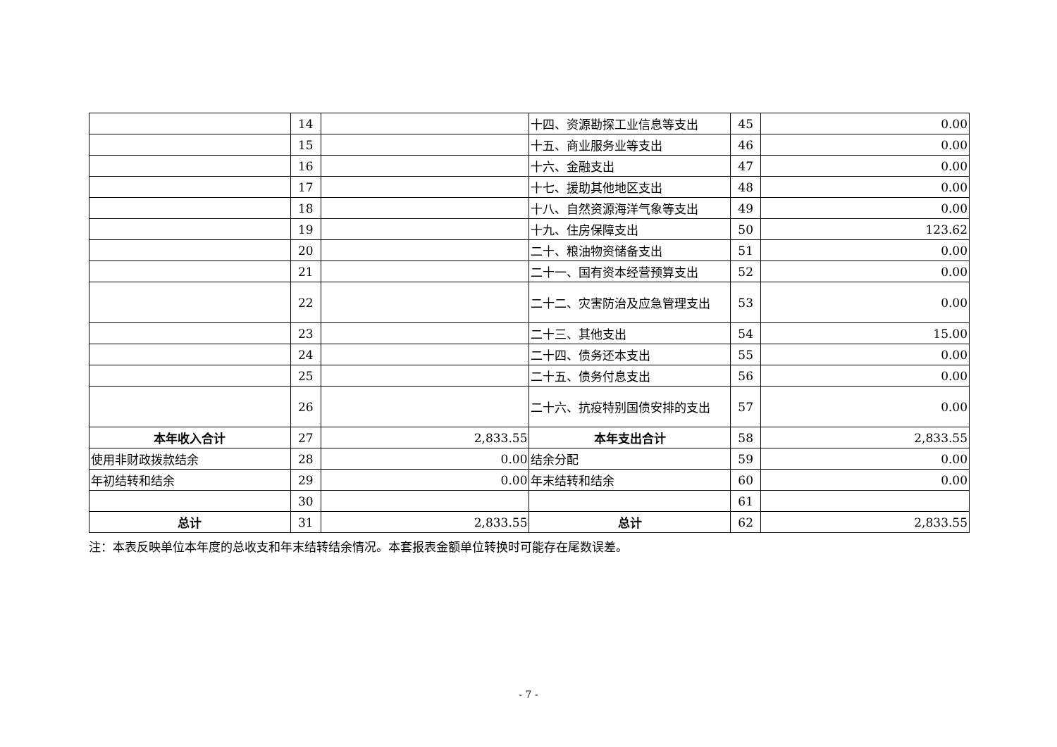| | 14 | | 十四、资源勘探工业信息等支出 | 45 | 0.00 |
| | 15 | | 十五、商业服务业等支出 | 46 | 0.00 |
| | 16 | | 十六、金融支出 | 47 | 0.00 |
| | 17 | | 十七、援助其他地区支出 | 48 | 0.00 |
| | 18 | | 十八、自然资源海洋气象等支出 | 49 | 0.00 |
| | 19 | | 十九、住房保障支出 | 50 | 123.62 |
| | 20 | | 二十、粮油物资储备支出 | 51 | 0.00 |
| | 21 | | 二十一、国有资本经营预算支出 | 52 | 0.00 |
| | 22 | | 二十二、灾害防治及应急管理支出 | 53 | 0.00 |
| | 23 | | 二十三、其他支出 | 54 | 15.00 |
| | 24 | | 二十四、债务还本支出 | 55 | 0.00 |
| | 25 | | 二十五、债务付息支出 | 56 | 0.00 |
| | 26 | | 二十六、抗疫特别国债安排的支出 | 57 | 0.00 |
| 本年收入合计 | 27 | 2,833.55 | 本年支出合计 | 58 | 2,833.55 |
| 使用非财政拨款结余 | 28 | 0.00 | 结余分配 | 59 | 0.00 |
| 年初结转和结余 | 29 | 0.00 | 年末结转和结余 | 60 | 0.00 |
| | 30 | | | 61 | |
| 总计 | 31 | 2,833.55 | 总计 | 62 | 2,833.55 |
注：本表反映单位本年度的总收支和年末结转结余情况。本套报表金额单位转换时可能存在尾数误差。
- 7 -